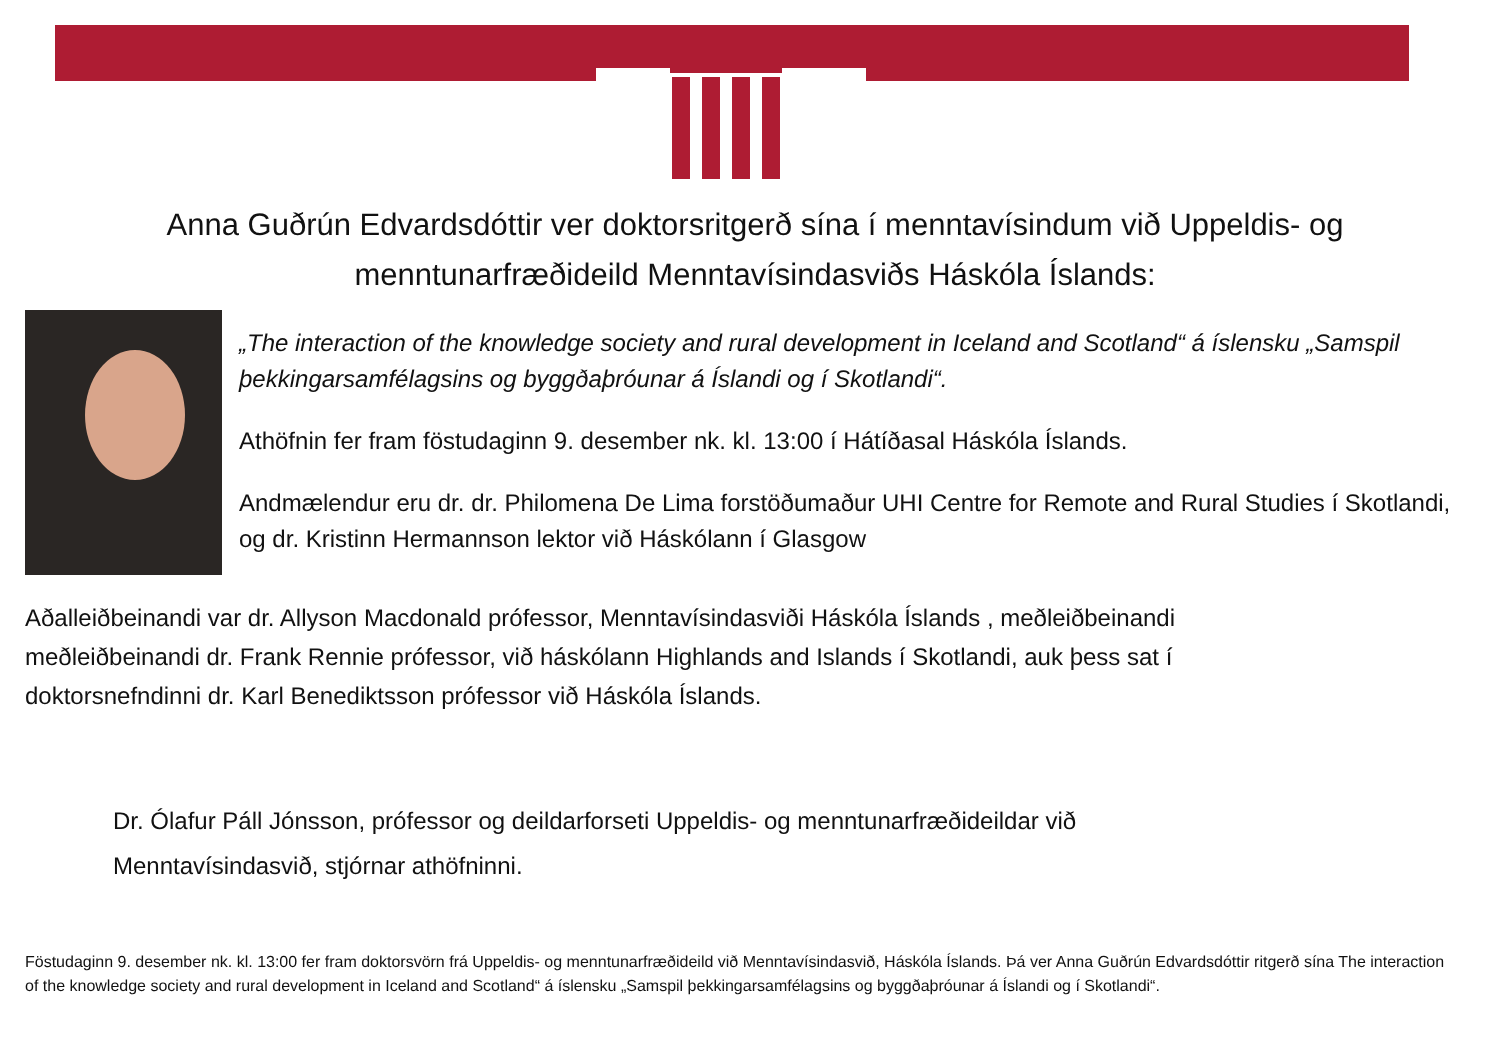Anna Guðrún Edvardsdóttir ver doktorsritgerð sína í menntavísindum við Uppeldis- og
menntunarfræðideild Menntavísindasviðs Háskóla Íslands:
„The interaction of the knowledge society and rural development in Iceland and Scotland“ á íslensku „Samspil þekkingarsamfélagsins og byggðaþróunar á Íslandi og í Skotlandi“.
Athöfnin fer fram föstudaginn 9. desember nk. kl. 13:00 í Hátíðasal Háskóla Íslands.
Andmælendur eru dr. dr. Philomena De Lima forstöðumaður UHI Centre for Remote and Rural Studies í Skotlandi, og dr. Kristinn Hermannson lektor við Háskólann í Glasgow
Aðalleiðbeinandi var dr. Allyson Macdonald prófessor, Menntavísindasviði Háskóla Íslands , meðleiðbeinandi meðleiðbeinandi dr. Frank Rennie prófessor, við háskólann Highlands and Islands í Skotlandi, auk þess sat í doktorsnefndinni dr. Karl Benediktsson prófessor við Háskóla Íslands.
Dr. Ólafur Páll Jónsson, prófessor og deildarforseti Uppeldis- og menntunarfræðideildar við
Menntavísindasvið, stjórnar athöfninni.
Föstudaginn 9. desember nk. kl. 13:00 fer fram doktorsvörn frá Uppeldis- og menntunarfræðideild við Menntavísindasvið, Háskóla Íslands. Þá ver Anna Guðrún Edvardsdóttir ritgerð sína The interaction of the knowledge society and rural development in Iceland and Scotland“ á íslensku „Samspil þekkingarsamfélagsins og byggðaþróunar á Íslandi og í Skotlandi“.